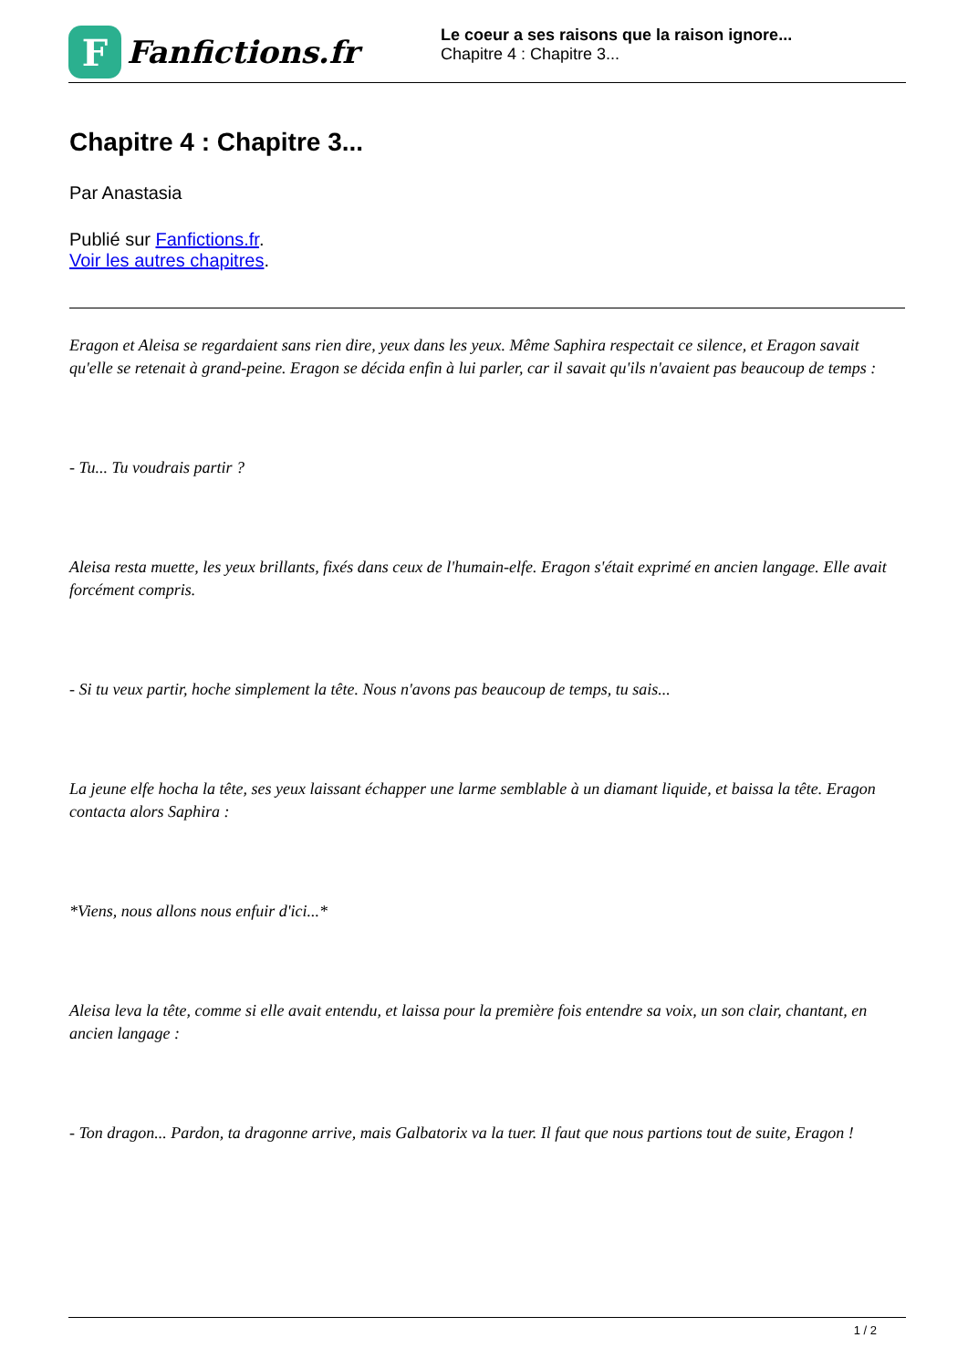F
Fanfictions.fr
Le coeur a ses raisons que la raison ignore...
Chapitre 4 : Chapitre 3...
Chapitre 4 : Chapitre 3...
Par Anastasia
Publié sur Fanfictions.fr.
Voir les autres chapitres.
Eragon et Aleisa se regardaient sans rien dire, yeux dans les yeux. Même Saphira respectait ce silence, et Eragon savait qu'elle se retenait à grand-peine. Eragon se décida enfin à lui parler, car il savait qu'ils n'avaient pas beaucoup de temps :
- Tu... Tu voudrais partir ?
Aleisa resta muette, les yeux brillants, fixés dans ceux de l'humain-elfe. Eragon s'était exprimé en ancien langage. Elle avait forcément compris.
- Si tu veux partir, hoche simplement la tête. Nous n'avons pas beaucoup de temps, tu sais...
La jeune elfe hocha la tête, ses yeux laissant échapper une larme semblable à un diamant liquide, et baissa la tête. Eragon contacta alors Saphira :
*Viens, nous allons nous enfuir d'ici...*
Aleisa leva la tête, comme si elle avait entendu, et laissa pour la première fois entendre sa voix, un son clair, chantant, en ancien langage :
- Ton dragon... Pardon, ta dragonne arrive, mais Galbatorix va la tuer. Il faut que nous partions tout de suite, Eragon !
1 / 2